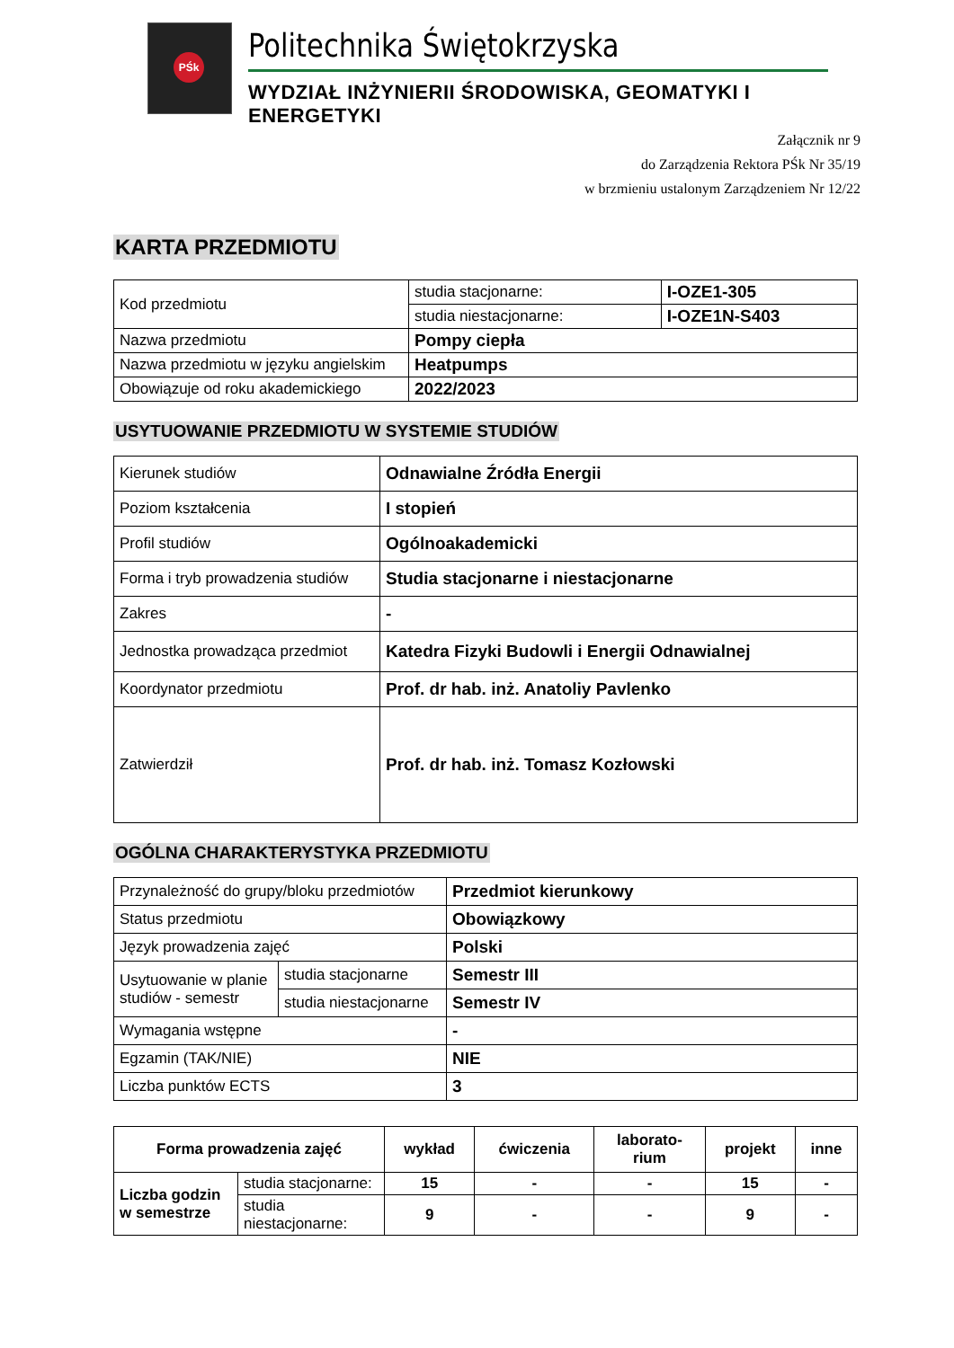PŚk
Politechnika Świętokrzyska
WYDZIAŁ INŻYNIERII ŚRODOWISKA, GEOMATYKI I ENERGETYKI
Załącznik nr 9
do Zarządzenia Rektora PŚk Nr 35/19
w brzmieniu ustalonym Zarządzeniem Nr 12/22
KARTA PRZEDMIOTU
| Kod przedmiotu | studia stacjonarne: | I-OZE1-305 |
| | studia niestacjonarne: | I-OZE1N-S403 |
| Nazwa przedmiotu | Pompy ciepła | |
| Nazwa przedmiotu w języku angielskim | Heatpumps | |
| Obowiązuje od roku akademickiego | 2022/2023 | |
USYTUOWANIE PRZEDMIOTU W SYSTEMIE STUDIÓW
| Kierunek studiów | Odnawialne Źródła Energii |
| Poziom kształcenia | I stopień |
| Profil studiów | Ogólnoakademicki |
| Forma i tryb prowadzenia studiów | Studia stacjonarne i niestacjonarne |
| Zakres | - |
| Jednostka prowadząca przedmiot | Katedra Fizyki Budowli i Energii Odnawialnej |
| Koordynator przedmiotu | Prof. dr hab. inż. Anatoliy Pavlenko |
| Zatwierdził | Prof. dr hab. inż. Tomasz Kozłowski |
OGÓLNA CHARAKTERYSTYKA PRZEDMIOTU
| Przynależność do grupy/bloku przedmiotów | | Przedmiot kierunkowy |
| Status przedmiotu | | Obowiązkowy |
| Język prowadzenia zajęć | | Polski |
| Usytuowanie w planie studiów - semestr | studia stacjonarne | Semestr III |
| | studia niestacjonarne | Semestr IV |
| Wymagania wstępne | | - |
| Egzamin (TAK/NIE) | | NIE |
| Liczba punktów ECTS | | 3 |
| Forma prowadzenia zajęć | | wykład | ćwiczenia | laborato- rium | projekt | inne |
| --- | --- | --- | --- | --- | --- | --- |
| Liczba godzin w semestrze | studia stacjonarne: | 15 | - | - | 15 | - |
| | studia niestacjonarne: | 9 | - | - | 9 | - |